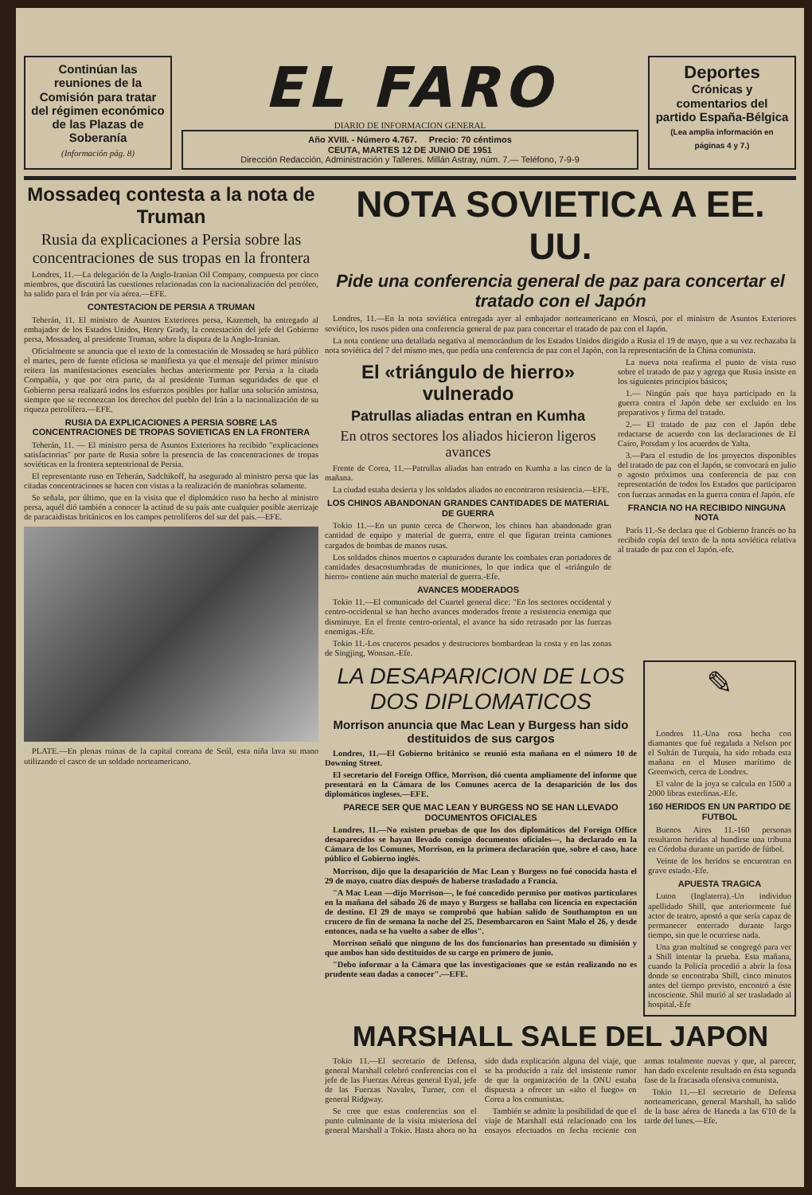Continúan las reuniones de la Comisión para tratar del régimen económico de las Plazas de Soberanía
(Información pág. 8)
EL FARO
DIARIO DE INFORMACION GENERAL
Año XVIII. - Número 4.767. Precio: 70 céntimos
CEUTA, MARTES 12 DE JUNIO DE 1951
Dirección Redacción, Administración y Talleres. Millán Astray, núm. 7.— Teléfono, 7-9-9
Deportes
Crónicas y comentarios del partido España-Bélgica
(Lea amplia información en páginas 4 y 7.)
Mossadeq contesta a la nota de Truman
Rusia da explicaciones a Persia sobre las concentraciones de sus tropas en la frontera
Londres, 11.—La delegación de la Anglo-Iranian Oil Company, compuesta por cinco miembros, que discutirá las cuestiones relacionadas con la nacionalización del petróleo, ha salido para el Irán por vía aérea.—EFE.
CONTESTACION DE PERSIA A TRUMAN
Teherán, 11. El ministro de Asuntos Exteriores persa, Kazemeh, ha entregado al embajador de los Estados Unidos, Henry Grady, la contestación del jefe del Gobierno persa, Mossadeq, al presidente Truman, sobre la disputa de la Anglo-Iranian.
Oficialmente se anuncia que el texto de la contestación de Mossadeq se hará público el martes, pero de fuente oficiosa se manifiesta ya que el mensaje del primer ministro reitera las manifestaciones esenciales hechas anteriormente por Persia a la citada Compañía, y que por otra parte, da al presidente Turman seguridades de que el Gobierno persa realizará todos los esfuerzos posibles por hallar una solución amistosa, siempre que se reconozcan los derechos del pueblo del Irán a la nacionalización de su riqueza petrolífera.—EFE.
RUSIA DA EXPLICACIONES A PERSIA SOBRE LAS CONCENTRACIONES DE TROPAS SOVIETICAS EN LA FRONTERA
Teherán, 11. — El ministro persa de Asuntos Exteriores ha recibido "explicaciones satisfactorias" por parte de Rusia sobre la presencia de las concentraciones de tropas soviéticas en la frontera septentrional de Persia.
El representante ruso en Teherán, Sadchikoff, ha asegurado al ministro persa que las citadas concentraciones se hacen con vistas a la realización de maniobras solamente.
Se señala, por último, que en la visita que el diplomático ruso ha hecho al ministro persa, aquél dió también a conocer la actitud de su país ante cualquier posible aterrizaje de paracaidistas británicos en los campos petrolíferos del sur del país.—EFE.
PLATE.—En plenas ruinas de la capital coreana de Seúl, esta niña lava su mano utilizando el casco de un soldado norteamericano.
NOTA SOVIETICA A EE. UU.
Pide una conferencia general de paz para concertar el tratado con el Japón
Londres, 11.—En la nota soviética entregada ayer al embajador norteamericano en Moscú, por el ministro de Asuntos Exteriores soviético, los rusos piden una conferencia general de paz para concertar el tratado de paz con el Japón.
La nota contiene una detallada negativa al memorándum de los Estados Unidos dirigido a Rusia el 19 de mayo, que a su vez rechazaba la nota soviética del 7 del mismo mes, que pedía una conferencia de paz con el Japón, con la representación de la China comunista.
El «triángulo de hierro» vulnerado
Patrullas aliadas entran en Kumha
En otros sectores los aliados hicieron ligeros avances
Frente de Corea, 11.—Patrullas aliadas han entrado en Kumha a las cinco de la mañana.
La ciudad estaba desierta y los soldados aliados no encontraron resistencia.—EFE.
LOS CHINOS ABANDONAN GRANDES CANTIDADES DE MATERIAL DE GUERRA
Tokio 11.—En un punto cerca de Chorwon, los chinos han abandonado gran cantidad de equipo y material de guerra, entre el que figuran treinta camiones cargados de bombas de manos rusas.
Los soldados chinos muertos o capturados durante los combates eran portadores de cantidades desacostumbradas de municiones, lo que indica que el «triángulo de hierro» contiene aún mucho material de guerra.-Efe.
AVANCES MODERADOS
Tokio 11.—El comunicado del Cuartel general dice: "En los sectores occidental y centro-occidental se han hecho avances moderados frente a resistencia enemiga que disminuye. En el frente centro-oriental, el avance ha sido retrasado por las fuerzas enemigas.-Efe.
Tokio 11.-Los cruceros pesados y destructores bombardean la costa y en las zonas de Singjing, Wonsan.-Efe.
La nueva nota reafirma el punto de vista ruso sobre el tratado de paz y agrega que Rusia insiste en los siguientes principios básicos;
1.— Ningún país que haya participado en la guerra contra el Japón debe ser excluido en los preparativos y firma del tratado.
2.— El tratado de paz con el Japón debe redactarse de acuerdo con las declaraciones de El Cairo, Potsdam y los acuerdos de Yalta.
3.—Para el estudio de los proyectos disponibles del tratado de paz con el Japón, se convocará en julio o agosto próximos una conferencia de paz con representación de todos los Estados que participaron con fuerzas armadas en la guerra contra el Japón. efe
FRANCIA NO HA RECIBIDO NINGUNA NOTA
París 11.-Se declara que el Gobierno francés no ha recibido copia del texto de la nota soviética relativa al tratado de paz con el Japón.-efe.
LA DESAPARICION DE LOS DOS DIPLOMATICOS
Morrison anuncia que Mac Lean y Burgess han sido destituidos de sus cargos
Londres, 11.—El Gobierno británico se reunió esta mañana en el número 10 de Downing Street.
El secretario del Foreign Office, Morrison, dió cuenta ampliamente del informe que presentará en la Cámara de los Comunes acerca de la desaparición de los dos diplomáticos ingleses.—EFE.
PARECE SER QUE MAC LEAN Y BURGESS NO SE HAN LLEVADO DOCUMENTOS OFICIALES
Londres, 11.—No existen pruebas de que los dos diplomáticos del Foreign Office desaparecidos se hayan llevado consigo documentos oficiales—, ha declarado en la Cámara de los Comunes, Morrison, en la primera declaración que, sobre el caso, hace público el Gobierno inglés.
Morrison, dijo que la desaparición de Mac Lean y Burgess no fué conocida hasta el 29 de mayo, cuatro días después de haberse trasladado a Francia.
"A Mac Lean —dijo Morrison—, le fué concedido permiso por motivos particulares en la mañana del sábado 26 de mayo y Burgess se hallaba con licencia en expectación de destino. El 29 de mayo se comprobó que habían salido de Southampton en un crucero de fin de semana la noche del 25. Desembarcaron en Saint Malo el 26, y desde entonces, nada se ha vuelto a saber de ellos".
Morrison señaló que ninguno de los dos funcionarios han presentado su dimisión y que ambos han sido destituidos de su cargo en primero de junio.
"Debo informar a la Cámara que las investigaciones que se están realizando no es prudente sean dadas a conocer".—EFE.
✎
Londres 11.-Una rosa hecha con diamantes que fué regalada a Nelson por el Sultán de Turquía, ha sido robada esta mañana en el Museo marítimo de Greenwich, cerca de Londres.
El valor de la joya se calcula en 1500 a 2000 libras esterlinas.-Efe.
160 HERIDOS EN UN PARTIDO DE FUTBOL
Buenos Aires 11.-160 personas resultaron heridas al hundirse una tribuna en Córdoba durante un partido de fútbol.
Veinte de los heridos se encuentran en grave estado.-Efe.
APUESTA TRAGICA
Luton (Inglaterra).-Un individuo apellidado Shill, que anteriormente fué actor de teatro, apostó a que sería capaz de permanecer enterrado durante largo tiempo, sin que le ocurriese nada.
Una gran multitud se congregó para ver a Shill intentar la prueba. Esta mañana, cuando la Policía procedió a abrir la fosa donde se encontraba Shill, cinco minutos antes del tiempo previsto, encontró a éste incosciente. Shil murió al ser trasladado al hospital.-Efe
MARSHALL SALE DEL JAPON
Tokio 11.—El secretario de Defensa, general Marshall celebró conferencias con el jefe de las Fuerzas Aéreas general Eyal, jefe de las Fuerzas Navales, Turner, con el general Ridgway.
Se cree que estas conferencias son el punto culminante de la visita misteriosa del general Marshall a Tokio. Hasta ahora no ha sido dada explicación alguna del viaje, que se ha producido a raíz del insistente rumor de que la organización de la ONU estaba dispuesta a ofrecer un «alto el fuego» en Corea a los comunistas.
También se admite la posibilidad de que el viaje de Marshall está relacionado con los ensayos efectuados en fecha reciente con armas totalmente nuevas y que, al parecer, han dado excelente resultado en ésta segunda fase de la fracasada ofensiva comunista.
Tokio 11.—El secretario de Defensa norteamericano, general Marshall, ha salido de la base aérea de Haneda a las 6'10 de la tarde del lunes.—Efe.